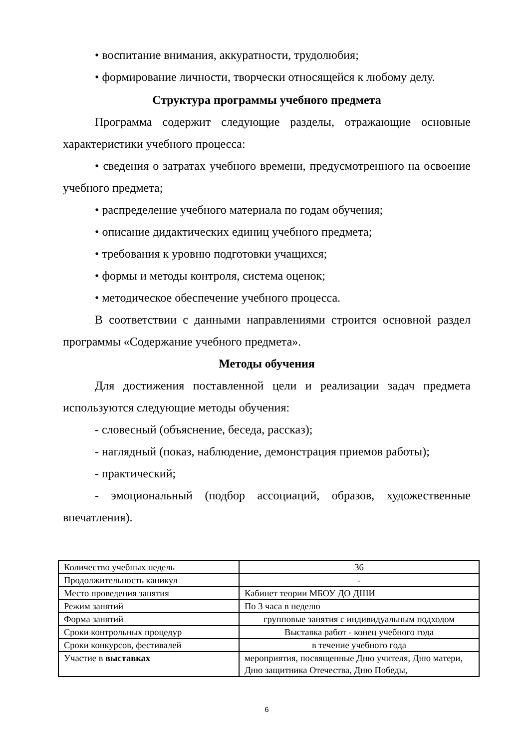• воспитание внимания, аккуратности, трудолюбия;
• формирование личности, творчески относящейся к любому делу.
Структура программы учебного предмета
Программа содержит следующие разделы, отражающие основные характеристики учебного процесса:
• сведения о затратах учебного времени, предусмотренного на освоение учебного предмета;
• распределение учебного материала по годам обучения;
• описание дидактических единиц учебного предмета;
• требования к уровню подготовки учащихся;
• формы и методы контроля, система оценок;
• методическое обеспечение учебного процесса.
В соответствии с данными направлениями строится основной раздел программы «Содержание учебного предмета».
Методы обучения
Для достижения поставленной цели и реализации задач предмета используются следующие методы обучения:
- словесный (объяснение, беседа, рассказ);
- наглядный (показ, наблюдение, демонстрация приемов работы);
- практический;
- эмоциональный (подбор ассоциаций, образов, художественные впечатления).
| Количество учебных недель | 36 |
| Продолжительность каникул | - |
| Место проведения занятия | Кабинет теории МБОУ ДО ДШИ |
| Режим занятий | По 3 часа в неделю |
| Форма занятий | групповые занятия с индивидуальным подходом |
| Сроки контрольных процедур | Выставка работ - конец учебного года |
| Сроки конкурсов, фестивалей | в течение учебного года |
| Участие в выставках | мероприятия, посвященные Дню учителя, Дню матери, Дню защитника Отечества, Дню Победы, |
6